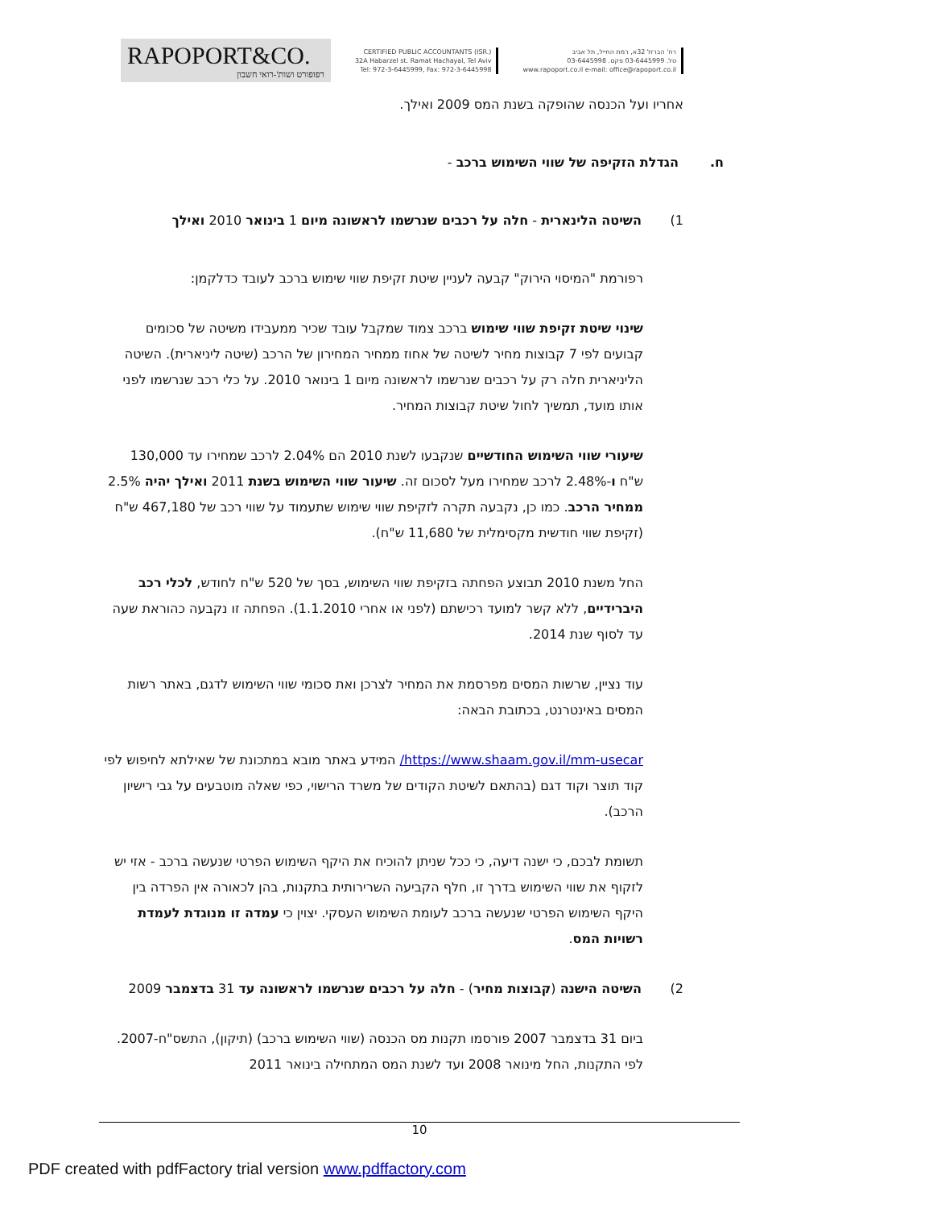RAPOPORT&CO.
רפופורט ושות'-רואי חשבון
CERTIFIED PUBLIC ACCOUNTANTS (ISR.)
32A Habarzel st. Ramat Hachayal, Tel Aviv
Tel: 972-3-6445999, Fax: 972-3-6445998
רח' הברזל 32א, רמת החייל, תל אביב
טל. 03-6445999 פקס. 03-6445998
www.rapoport.co.il e-mail: office@rapoport.co.il
אחריו ועל הכנסה שהופקה בשנת המס 2009 ואילך.
ח. הגדלת הזקיפה של שווי השימוש ברכב -
1) השיטה הלינארית - חלה על רכבים שנרשמו לראשונה מיום 1 בינואר 2010 ואילך
רפורמת "המיסוי הירוק" קבעה לעניין שיטת זקיפת שווי שימוש ברכב לעובד כדלקמן:
שינוי שיטת זקיפת שווי שימוש ברכב צמוד שמקבל עובד שכיר ממעבידו משיטה של סכומים קבועים לפי 7 קבוצות מחיר לשיטה של אחוז ממחיר המחירון של הרכב (שיטה ליניארית). השיטה הליניארית חלה רק על רכבים שנרשמו לראשונה מיום 1 בינואר 2010. על כלי רכב שנרשמו לפני אותו מועד, תמשיך לחול שיטת קבוצות המחיר.
שיעורי שווי השימוש החודשיים שנקבעו לשנת 2010 הם 2.04% לרכב שמחירו עד 130,000 ש"ח ו-2.48% לרכב שמחירו מעל לסכום זה. שיעור שווי השימוש בשנת 2011 ואילך יהיה 2.5% ממחיר הרכב. כמו כן, נקבעה תקרה לזקיפת שווי שימוש שתעמוד על שווי רכב של 467,180 ש"ח (זקיפת שווי חודשית מקסימלית של 11,680 ש"ח).
החל משנת 2010 תבוצע הפחתה בזקיפת שווי השימוש, בסך של 520 ש"ח לחודש, לכלי רכב היברידיים, ללא קשר למועד רכישתם (לפני או אחרי 1.1.2010). הפחתה זו נקבעה כהוראת שעה עד לסוף שנת 2014.
עוד נציין, שרשות המסים מפרסמת את המחיר לצרכן ואת סכומי שווי השימוש לדגם, באתר רשות המסים באינטרנט, בכתובת הבאה:
https://www.shaam.gov.il/mm-usecar/ המידע באתר מובא במתכונת של שאילתא לחיפוש לפי קוד תוצר וקוד דגם (בהתאם לשיטת הקודים של משרד הרישוי, כפי שאלה מוטבעים על גבי רישיון הרכב).
תשומת לבכם, כי ישנה דיעה, כי ככל שניתן להוכיח את היקף השימוש הפרטי שנעשה ברכב - אזי יש לזקוף את שווי השימוש בדרך זו, חלף הקביעה השרירותית בתקנות, בהן לכאורה אין הפרדה בין היקף השימוש הפרטי שנעשה ברכב לעומת השימוש העסקי. יצוין כי עמדה זו מנוגדת לעמדת רשויות המס.
2) השיטה הישנה (קבוצות מחיר) - חלה על רכבים שנרשמו לראשונה עד 31 בדצמבר 2009
ביום 31 בדצמבר 2007 פורסמו תקנות מס הכנסה (שווי השימוש ברכב) (תיקון), התשס"ח-2007. לפי התקנות, החל מינואר 2008 ועד לשנת המס המתחילה בינואר 2011
10
PDF created with pdfFactory trial version www.pdffactory.com